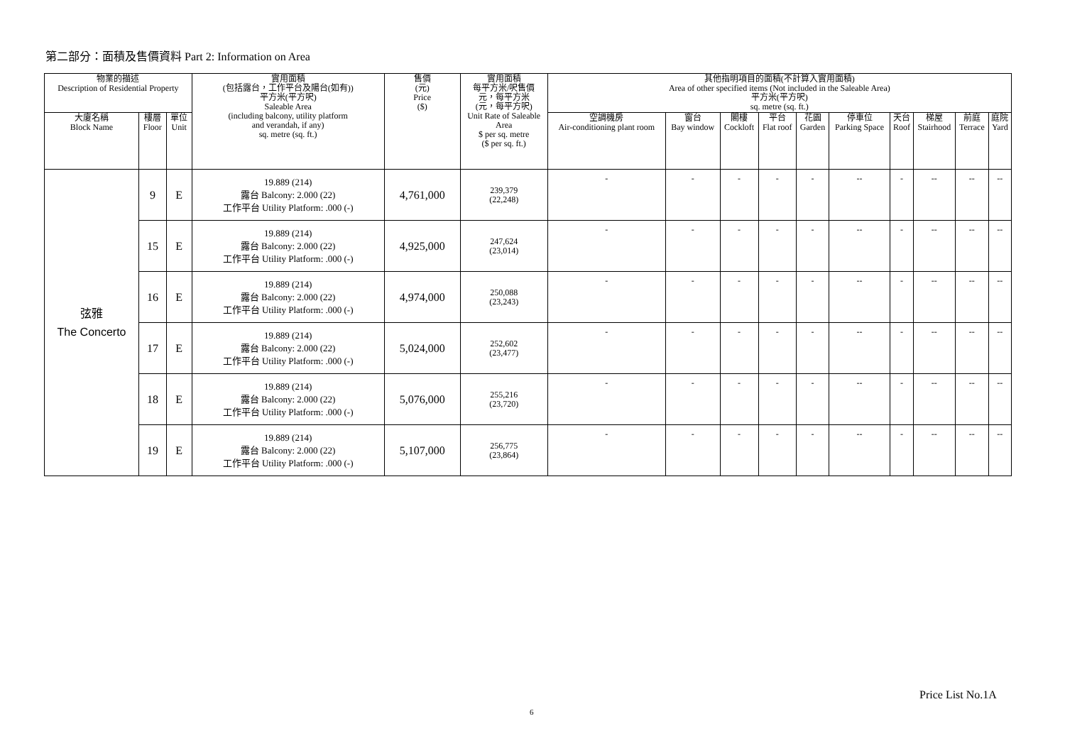第二部分：面積及售價資料 Part 2: Information on Area
| 物業的描述 Description of Residential Property | | | 實用面積 (包括露台，工作平台及陽台(如有)) 平方米(平方呎) Saleable Area (including balcony, utility platform and verandah, if any) sq. metre (sq. ft.) | 售價 (元) Price ($) | 實用面積 每平方米/呎售價 元，每平方米 (元，每平方呎) Unit Rate of Saleable Area $ per sq. metre ($ per sq. ft.) | 其他指明項目的面積(不計算入實用面積) Area of other specified items (Not included in the Saleable Area) 平方米(平方呎) sq. metre (sq. ft.) | | | | | | | | | |
| --- | --- | --- | --- | --- | --- | --- | --- | --- | --- | --- | --- | --- | --- | --- | --- |
| 大廈名稱 Block Name | 樓層 Floor | 單位 Unit | | | | 空調機房 Air-conditioning plant room | 窗台 Bay window | 閣樓 Cockloft | 平台 Flat roof | 花園 Garden | 停車位 Parking Space | 天台 Roof | 梯屋 Stairhood | 前庭 Terrace | 庭院 Yard |
| 弦雅 The Concerto | 9 | E | 19.889 (214) 露台 Balcony: 2.000 (22) 工作平台 Utility Platform: .000 (-) | 4,761,000 | 239,379 (22,248) | - | - | - | - | - | -- | - | -- | -- | -- |
| | 15 | E | 19.889 (214) 露台 Balcony: 2.000 (22) 工作平台 Utility Platform: .000 (-) | 4,925,000 | 247,624 (23,014) | - | - | - | - | - | -- | - | -- | -- | -- |
| | 16 | E | 19.889 (214) 露台 Balcony: 2.000 (22) 工作平台 Utility Platform: .000 (-) | 4,974,000 | 250,088 (23,243) | - | - | - | - | - | -- | - | -- | -- | -- |
| | 17 | E | 19.889 (214) 露台 Balcony: 2.000 (22) 工作平台 Utility Platform: .000 (-) | 5,024,000 | 252,602 (23,477) | - | - | - | - | - | -- | - | -- | -- | -- |
| | 18 | E | 19.889 (214) 露台 Balcony: 2.000 (22) 工作平台 Utility Platform: .000 (-) | 5,076,000 | 255,216 (23,720) | - | - | - | - | - | -- | - | -- | -- | -- |
| | 19 | E | 19.889 (214) 露台 Balcony: 2.000 (22) 工作平台 Utility Platform: .000 (-) | 5,107,000 | 256,775 (23,864) | - | - | - | - | - | -- | - | -- | -- | -- |
Price List No.1A
6